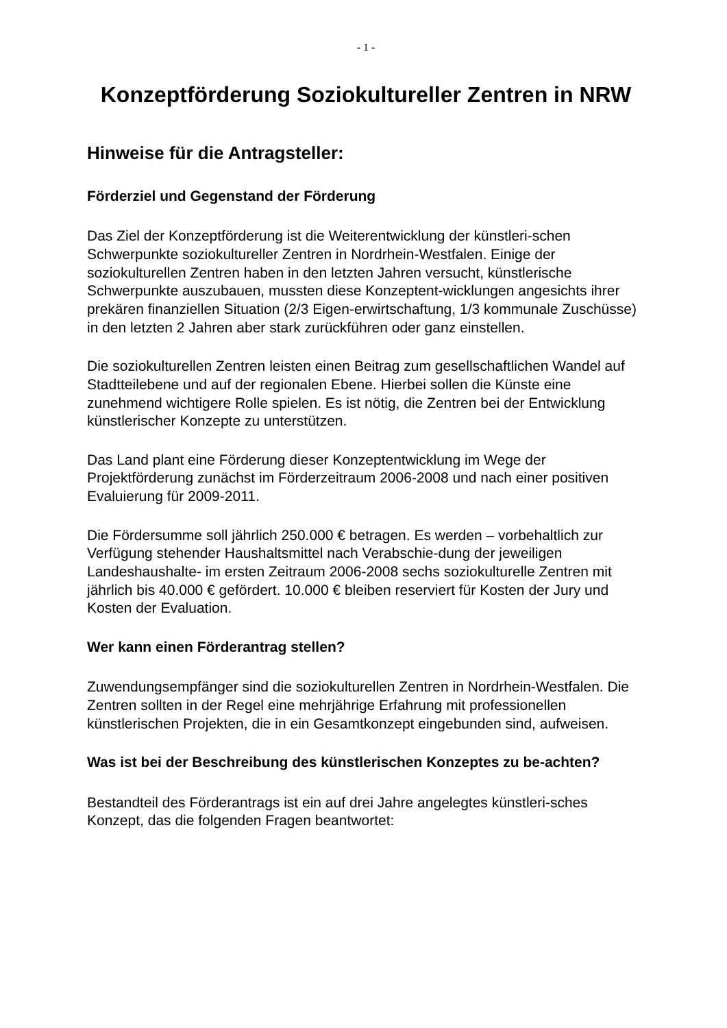- 1 -
Konzeptförderung Soziokultureller Zentren in NRW
Hinweise für die Antragsteller:
Förderziel und Gegenstand der Förderung
Das Ziel der Konzeptförderung ist die Weiterentwicklung der künstleri-schen Schwerpunkte soziokultureller Zentren in Nordrhein-Westfalen. Einige der soziokulturellen Zentren haben in den letzten Jahren versucht, künstlerische Schwerpunkte auszubauen, mussten diese Konzeptent-wicklungen angesichts ihrer prekären finanziellen Situation (2/3 Eigen-erwirtschaftung, 1/3 kommunale Zuschüsse) in den letzten 2 Jahren aber stark zurückführen oder ganz einstellen.
Die soziokulturellen Zentren leisten einen Beitrag zum gesellschaftlichen Wandel auf Stadtteilebene und auf der regionalen Ebene. Hierbei sollen die Künste eine zunehmend wichtigere Rolle spielen. Es ist nötig, die Zentren bei der Entwicklung künstlerischer Konzepte zu unterstützen.
Das Land plant eine Förderung dieser Konzeptentwicklung im Wege der Projektförderung zunächst im Förderzeitraum 2006-2008 und nach einer positiven Evaluierung für 2009-2011.
Die Fördersumme soll jährlich 250.000 € betragen. Es werden – vorbehaltlich zur Verfügung stehender Haushaltsmittel nach Verabschie-dung der jeweiligen Landeshaushalte- im ersten Zeitraum 2006-2008 sechs soziokulturelle Zentren mit jährlich bis 40.000 € gefördert. 10.000 € bleiben reserviert für Kosten der Jury und Kosten der Evaluation.
Wer kann einen Förderantrag stellen?
Zuwendungsempfänger sind die soziokulturellen Zentren in Nordrhein-Westfalen. Die Zentren sollten in der Regel eine mehrjährige Erfahrung mit professionellen künstlerischen Projekten, die in ein Gesamtkonzept eingebunden sind, aufweisen.
Was ist bei der Beschreibung des künstlerischen Konzeptes zu be-achten?
Bestandteil des Förderantrags ist ein auf drei Jahre angelegtes künstleri-sches Konzept, das die folgenden Fragen beantwortet: